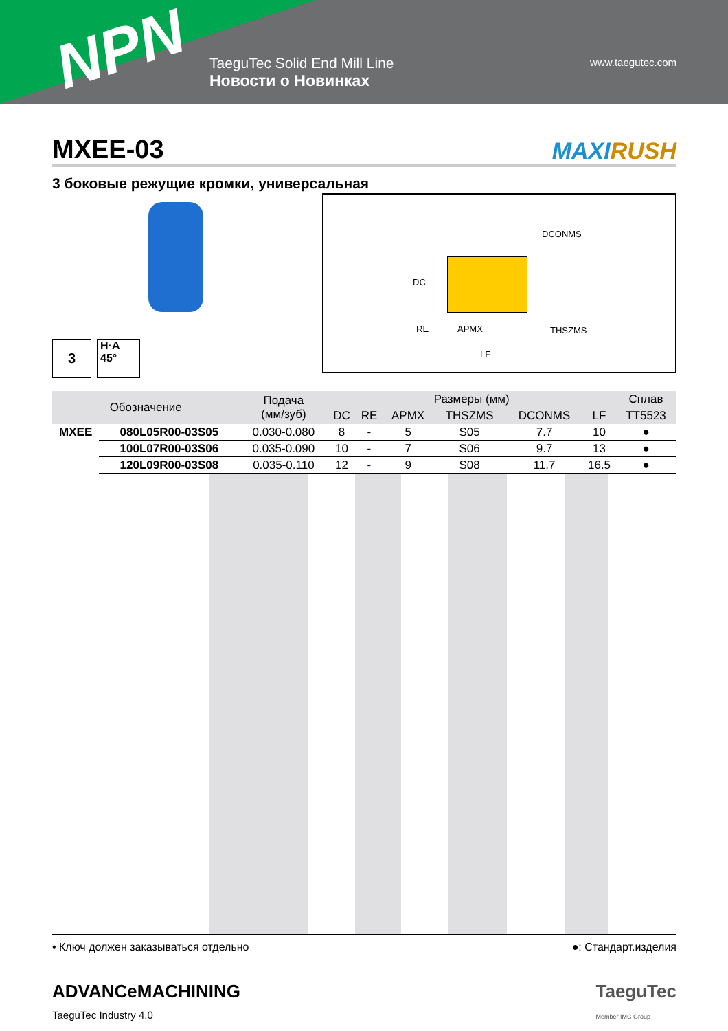NPN
TaeguTec Solid End Mill Line
Новости о Новинках
www.taegutec.com
MXEE-03 MAXIRUSH
3 боковые режущие кромки, универсальная
3
H·A
45°
DCONMS
DC
RE APMX THSZMS
LF
| Обозначение | | Подача (мм/зуб) | Размеры (мм) | | | | | | Сплав |
| --- | --- | --- | --- | --- | --- | --- | --- | --- | --- |
| | | | DC | RE | APMX | THSZMS | DCONMS | LF | TT5523 |
| MXEE | 080L05R00-03S05 | 0.030-0.080 | 8 | - | 5 | S05 | 7.7 | 10 | ● |
| | 100L07R00-03S06 | 0.035-0.090 | 10 | - | 7 | S06 | 9.7 | 13 | ● |
| | 120L09R00-03S08 | 0.035-0.110 | 12 | - | 9 | S08 | 11.7 | 16.5 | ● |
• Ключ должен заказываться отдельно ●: Стандарт.изделия
ADVANCeMACHINING
TaeguTec Industry 4.0 TaeguTec
Member IMC Group